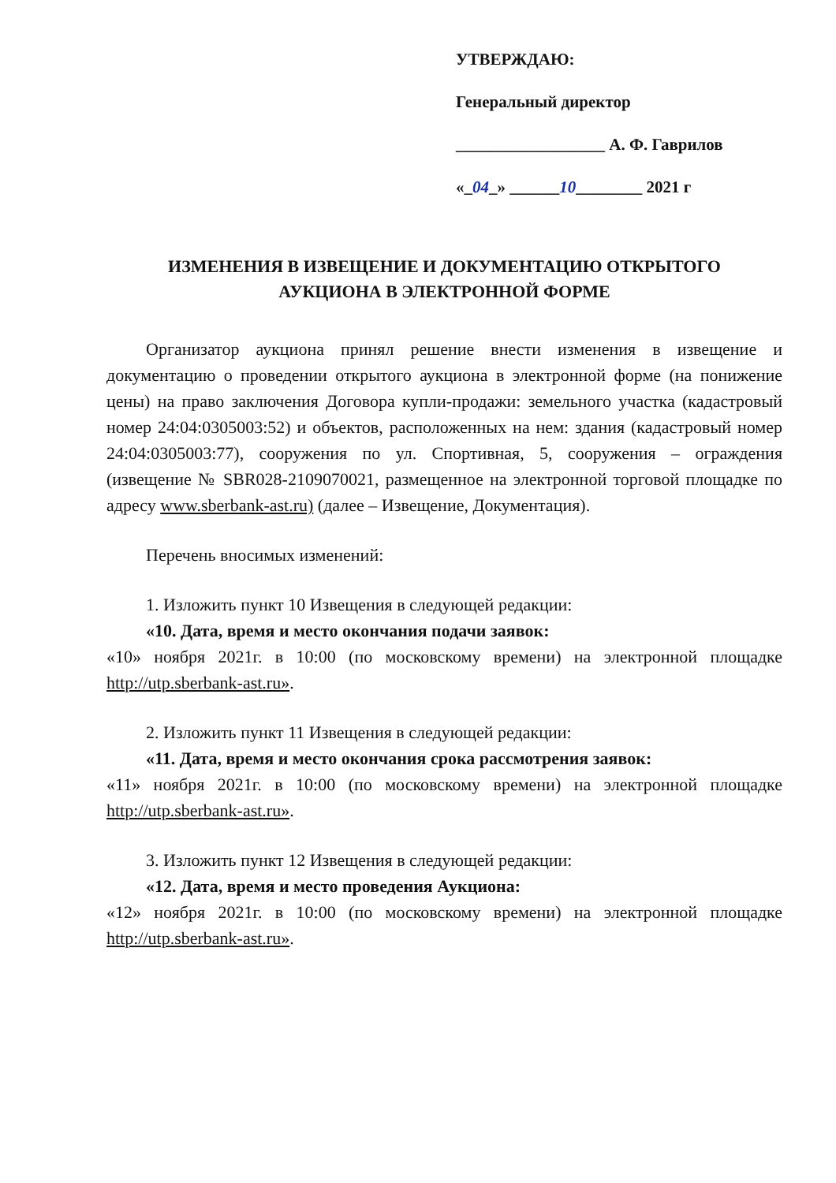УТВЕРЖДАЮ:
Генеральный директор
__________________ А. Ф. Гаврилов
«_04_» ______10________ 2021 г
ИЗМЕНЕНИЯ В ИЗВЕЩЕНИЕ И ДОКУМЕНТАЦИЮ ОТКРЫТОГО
АУКЦИОНА В ЭЛЕКТРОННОЙ ФОРМЕ
Организатор аукциона принял решение внести изменения в извещение и документацию о проведении открытого аукциона в электронной форме (на понижение цены) на право заключения Договора купли-продажи: земельного участка (кадастровый номер 24:04:0305003:52) и объектов, расположенных на нем: здания (кадастровый номер 24:04:0305003:77), сооружения по ул. Спортивная, 5, сооружения – ограждения (извещение № SBR028-2109070021, размещенное на электронной торговой площадке по адресу www.sberbank-ast.ru) (далее – Извещение, Документация).
Перечень вносимых изменений:
1. Изложить пункт 10 Извещения в следующей редакции:
«10. Дата, время и место окончания подачи заявок:
«10» ноября 2021г. в 10:00 (по московскому времени) на электронной площадке http://utp.sberbank-ast.ru».
2. Изложить пункт 11 Извещения в следующей редакции:
«11. Дата, время и место окончания срока рассмотрения заявок:
«11» ноября 2021г. в 10:00 (по московскому времени) на электронной площадке http://utp.sberbank-ast.ru».
3. Изложить пункт 12 Извещения в следующей редакции:
«12. Дата, время и место проведения Аукциона:
«12» ноября 2021г. в 10:00 (по московскому времени) на электронной площадке http://utp.sberbank-ast.ru».